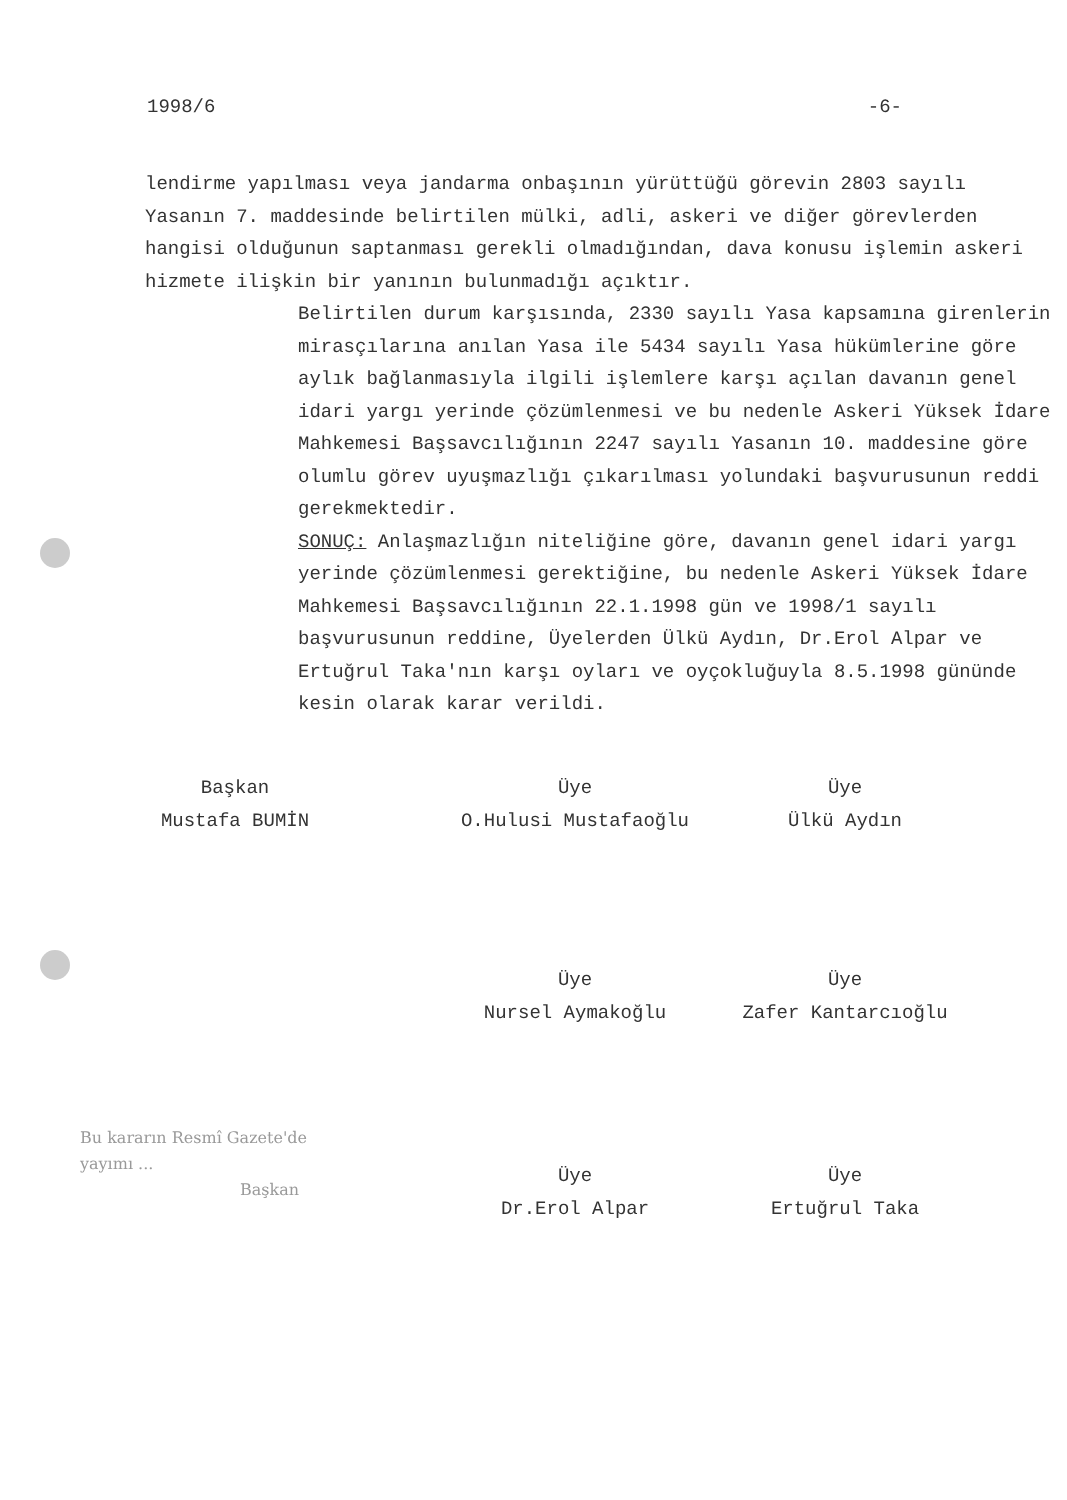1998/6 -6-
lendirme yapılması veya jandarma onbaşının yürüttüğü görevin 2803 sayılı Yasanın 7. maddesinde belirtilen mülki, adli, askeri ve diğer görevlerden hangisi olduğunun saptanması gerekli olmadığından, dava konusu işlemin askeri hizmete ilişkin bir yanının bulunmadığı açıktır.
Belirtilen durum karşısında, 2330 sayılı Yasa kapsamına girenlerin mirasçılarına anılan Yasa ile 5434 sayılı Yasa hükümlerine göre aylık bağlanmasıyla ilgili işlemlere karşı açılan davanın genel idari yargı yerinde çözümlenmesi ve bu nedenle Askeri Yüksek İdare Mahkemesi Başsavcılığının 2247 sayılı Yasanın 10. maddesine göre olumlu görev uyuşmazlığı çıkarılması yolundaki başvurusunun reddi gerekmektedir.
SONUÇ: Anlaşmazlığın niteliğine göre, davanın genel idari yargı yerinde çözümlenmesi gerektiğine, bu nedenle Askeri Yüksek İdare Mahkemesi Başsavcılığının 22.1.1998 gün ve 1998/1 sayılı başvurusunun reddine, Üyelerden Ülkü Aydın, Dr.Erol Alpar ve Ertuğrul Taka'nın karşı oyları ve oyçokluğuyla 8.5.1998 gününde kesin olarak karar verildi.
Başkan
Mustafa BUMİN
Üye
O.Hulusi Mustafaoğlu
Üye
Ülkü Aydın
Üye
Nursel Aymakoğlu
Üye
Zafer Kantarcıoğlu
Üye
Dr.Erol Alpar
Üye
Ertuğrul Taka
Bu kararın Resmî Gazete'de
yayımı ...
Başkan